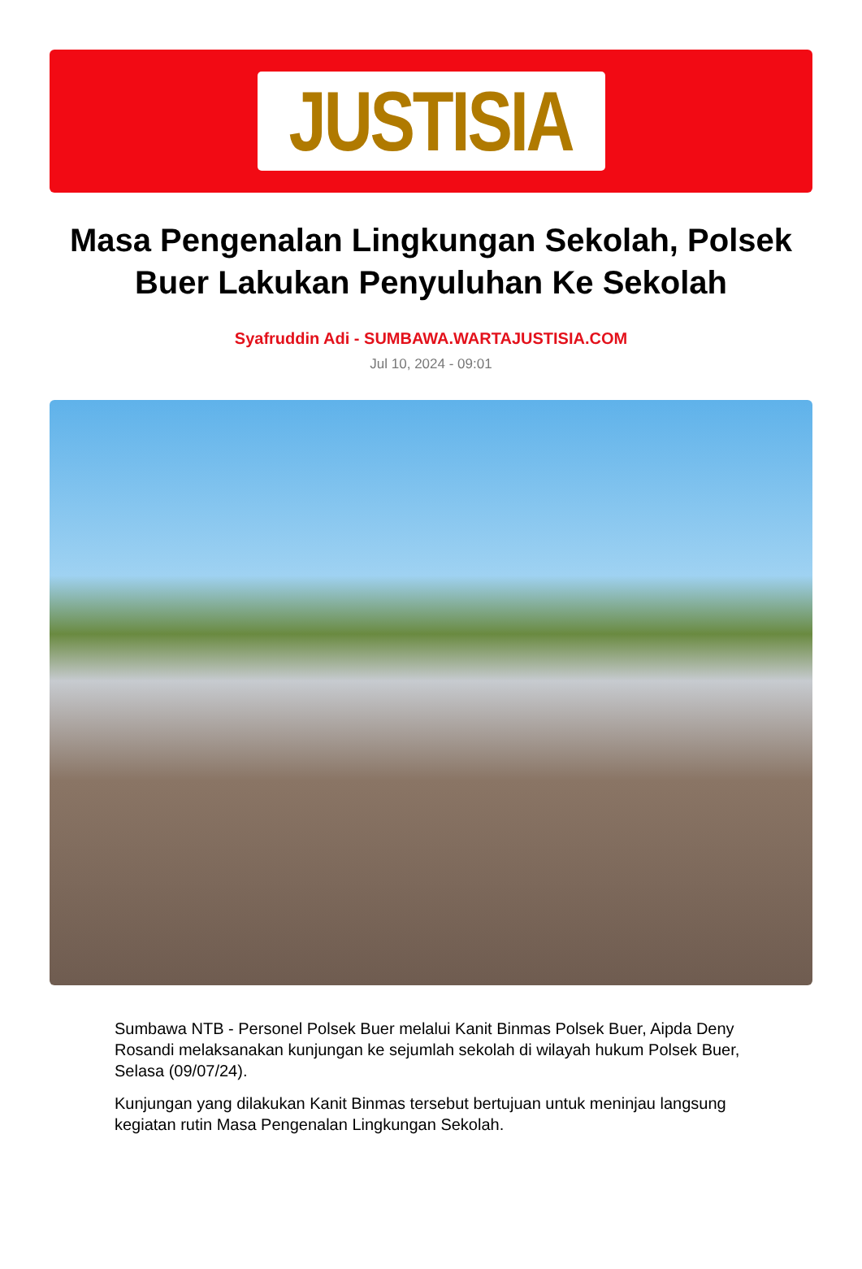JUSTISIA
Masa Pengenalan Lingkungan Sekolah, Polsek Buer Lakukan Penyuluhan Ke Sekolah
Syafruddin Adi - SUMBAWA.WARTAJUSTISIA.COM
Jul 10, 2024 - 09:01
Sumbawa NTB - Personel Polsek Buer melalui Kanit Binmas Polsek Buer, Aipda Deny Rosandi melaksanakan kunjungan ke sejumlah sekolah di wilayah hukum Polsek Buer, Selasa (09/07/24).
Kunjungan yang dilakukan Kanit Binmas tersebut bertujuan untuk meninjau langsung kegiatan rutin Masa Pengenalan Lingkungan Sekolah.